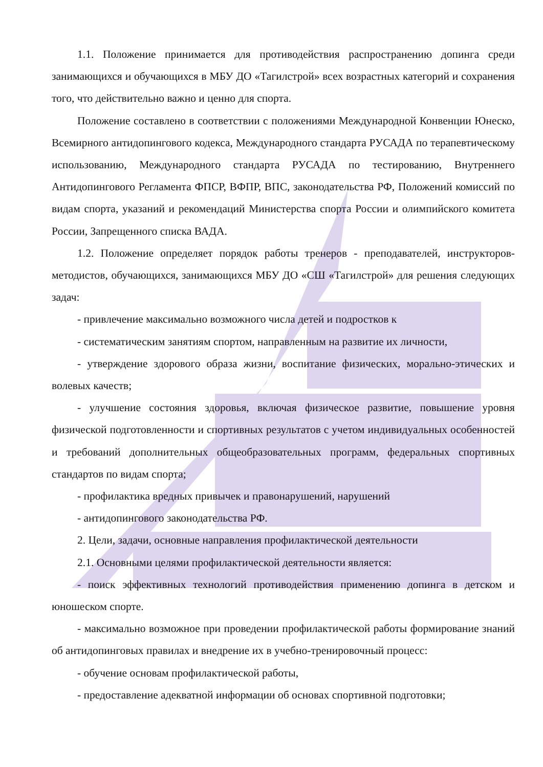1.1. Положение принимается для противодействия распространению допинга среди занимающихся и обучающихся в МБУ ДО «Тагилстрой» всех возрастных категорий и сохранения того, что действительно важно и ценно для спорта.
Положение составлено в соответствии с положениями Международной Конвенции Юнеско, Всемирного антидопингового кодекса, Международного стандарта РУСАДА по терапевтическому использованию, Международного стандарта РУСАДА по тестированию, Внутреннего Антидопингового Регламента ФПСР, ВФПР, ВПС, законодательства РФ, Положений комиссий по видам спорта, указаний и рекомендаций Министерства спорта России и олимпийского комитета России, Запрещенного списка ВАДА.
1.2. Положение определяет порядок работы тренеров - преподавателей, инструкторов-методистов, обучающихся, занимающихся МБУ ДО «СШ «Тагилстрой» для решения следующих задач:
- привлечение максимально возможного числа детей и подростков к
- систематическим занятиям спортом, направленным на развитие их личности,
- утверждение здорового образа жизни, воспитание физических, морально-этических и волевых качеств;
- улучшение состояния здоровья, включая физическое развитие, повышение уровня физической подготовленности и спортивных результатов с учетом индивидуальных особенностей и требований дополнительных общеобразовательных программ, федеральных спортивных стандартов по видам спорта;
- профилактика вредных привычек и правонарушений, нарушений
- антидопингового законодательства РФ.
2. Цели, задачи, основные направления профилактической деятельности
2.1. Основными целями профилактической деятельности является:
- поиск эффективных технологий противодействия применению допинга в детском и юношеском спорте.
- максимально возможное при проведении профилактической работы формирование знаний об антидопинговых правилах и внедрение их в учебно-тренировочный процесс:
- обучение основам профилактической работы,
- предоставление адекватной информации об основах спортивной подготовки;